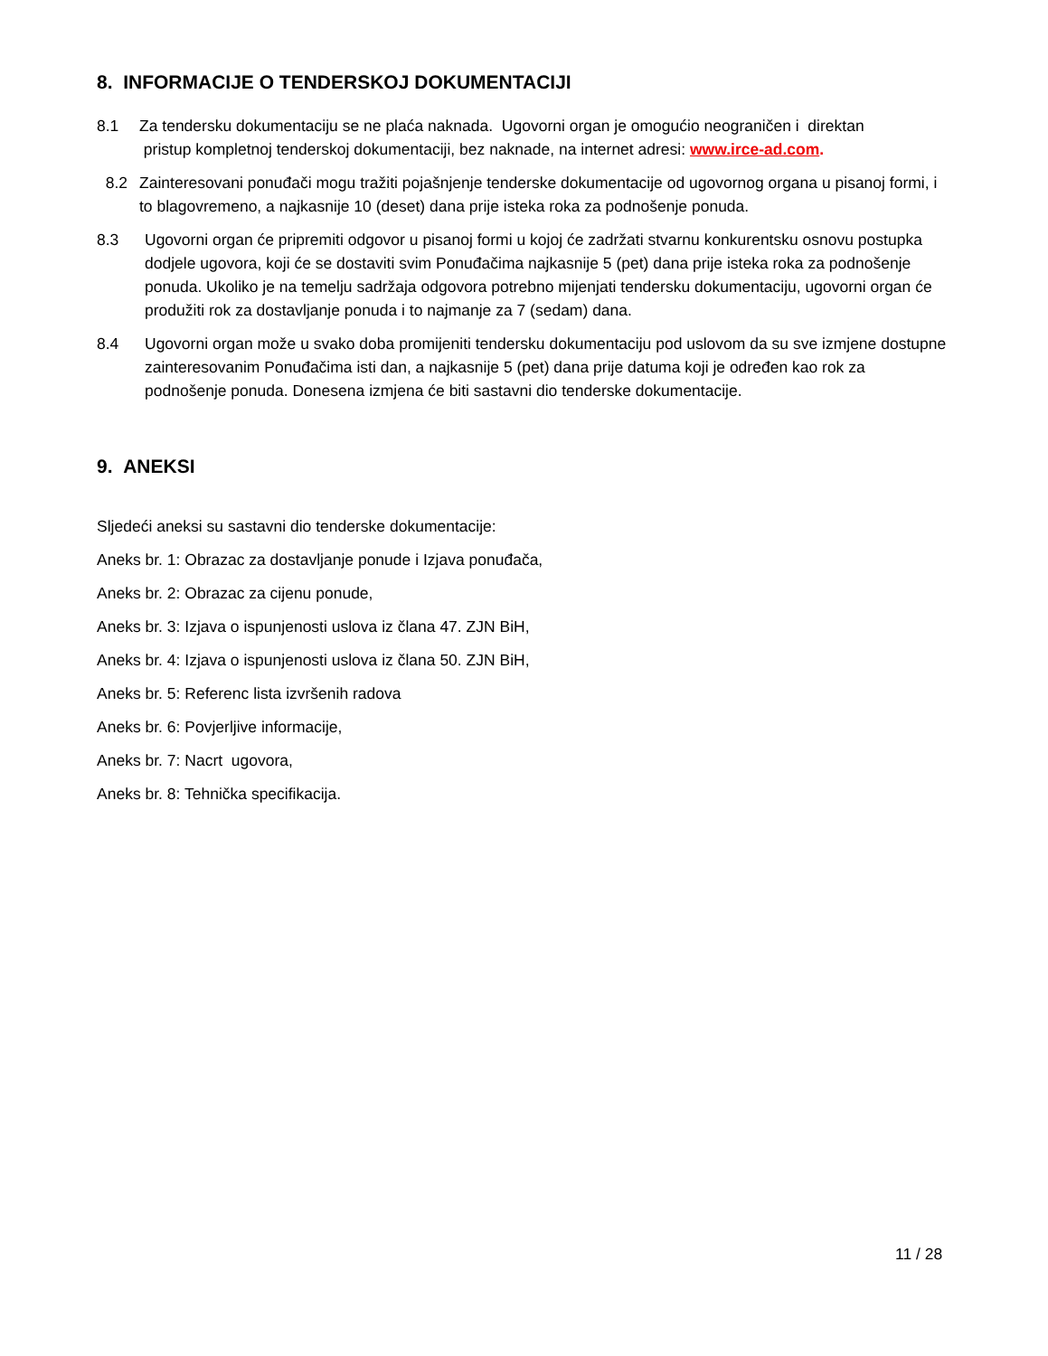8. INFORMACIJE O TENDERSKOJ DOKUMENTACIJI
8.1 Za tendersku dokumentaciju se ne plaća naknada. Ugovorni organ je omogućio neograničen i direktan
pristup kompletnoj tenderskoj dokumentaciji, bez naknade, na internet adresi: www.irce-ad.com.
8.2 Zainteresovani ponuđači mogu tražiti pojašnjenje tenderske dokumentacije od ugovornog organa u pisanoj formi, i to blagovremeno, a najkasnije 10 (deset) dana prije isteka roka za podnošenje ponuda.
8.3 Ugovorni organ će pripremiti odgovor u pisanoj formi u kojoj će zadržati stvarnu konkurentsku osnovu postupka dodjele ugovora, koji će se dostaviti svim Ponuđačima najkasnije 5 (pet) dana prije isteka roka za podnošenje ponuda. Ukoliko je na temelju sadržaja odgovora potrebno mijenjati tendersku dokumentaciju, ugovorni organ će produžiti rok za dostavljanje ponuda i to najmanje za 7 (sedam) dana.
8.4 Ugovorni organ može u svako doba promijeniti tendersku dokumentaciju pod uslovom da su sve izmjene dostupne zainteresovanim Ponuđačima isti dan, a najkasnije 5 (pet) dana prije datuma koji je određen kao rok za podnošenje ponuda. Donesena izmjena će biti sastavni dio tenderske dokumentacije.
9. ANEKSI
Sljedeći aneksi su sastavni dio tenderske dokumentacije:
Aneks br. 1: Obrazac za dostavljanje ponude i Izjava ponuđača,
Aneks br. 2: Obrazac za cijenu ponude,
Aneks br. 3: Izjava o ispunjenosti uslova iz člana 47. ZJN BiH,
Aneks br. 4: Izjava o ispunjenosti uslova iz člana 50. ZJN BiH,
Aneks br. 5: Referenc lista izvršenih radova
Aneks br. 6: Povjerljive informacije,
Aneks br. 7: Nacrt ugovora,
Aneks br. 8: Tehnička specifikacija.
11 / 28